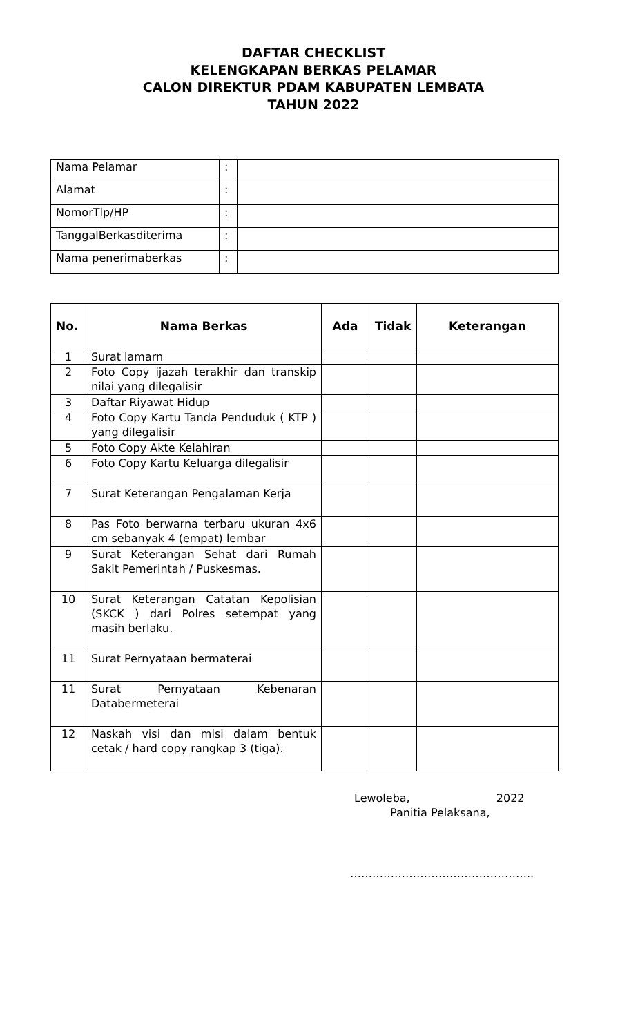DAFTAR CHECKLIST
KELENGKAPAN BERKAS PELAMAR
CALON DIREKTUR PDAM KABUPATEN LEMBATA
TAHUN 2022
| Nama Pelamar | : | |
| Alamat | : | |
| NomorTlp/HP | : | |
| TanggalBerkasditerima | : | |
| Nama penerimaberkas | : | |
| No. | Nama Berkas | Ada | Tidak | Keterangan |
| --- | --- | --- | --- | --- |
| 1 | Surat lamarn | | | |
| 2 | Foto Copy ijazah terakhir dan transkip nilai yang dilegalisir | | | |
| 3 | Daftar Riyawat Hidup | | | |
| 4 | Foto Copy Kartu Tanda Penduduk ( KTP ) yang dilegalisir | | | |
| 5 | Foto Copy Akte Kelahiran | | | |
| 6 | Foto Copy Kartu Keluarga dilegalisir | | | |
| 7 | Surat Keterangan Pengalaman Kerja | | | |
| 8 | Pas Foto berwarna terbaru ukuran 4x6 cm sebanyak 4 (empat) lembar | | | |
| 9 | Surat Keterangan Sehat dari Rumah Sakit Pemerintah / Puskesmas. | | | |
| 10 | Surat Keterangan Catatan Kepolisian (SKCK ) dari Polres setempat yang masih berlaku. | | | |
| 11 | Surat Pernyataan bermaterai | | | |
| 11 | Surat Pernyataan Kebenaran Databermeterai | | | |
| 12 | Naskah visi dan misi dalam bentuk cetak / hard copy rangkap 3 (tiga). | | | |
Lewoleba, 2022
Panitia Pelaksana,
…………………………………………..